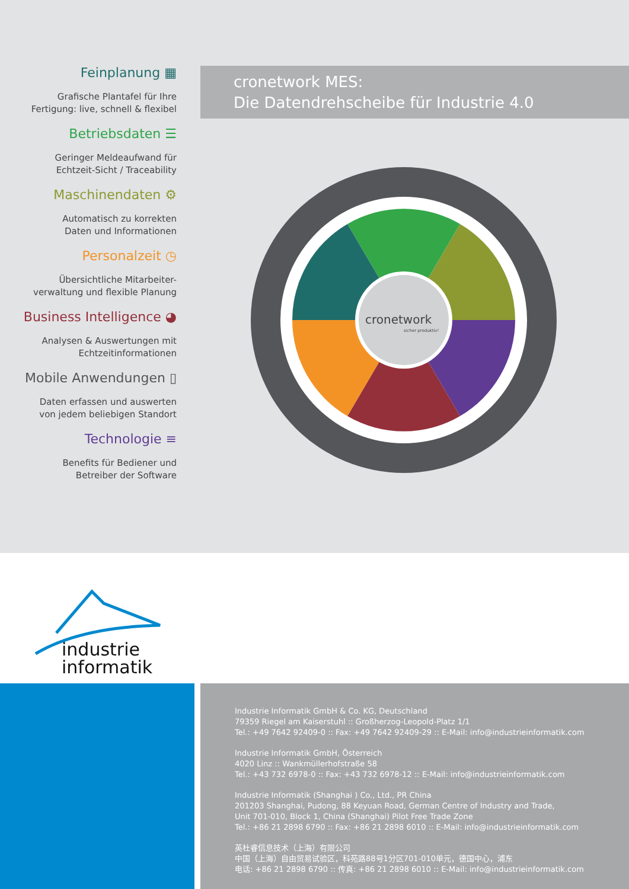Feinplanung ▦
Grafische Plantafel für Ihre
Fertigung: live, schnell & flexibel
Betriebsdaten ☰
Geringer Meldeaufwand für
Echtzeit-Sicht / Traceability
Maschinendaten ⚙
Automatisch zu korrekten
Daten und Informationen
Personalzeit ◷
Übersichtliche Mitarbeiter-
verwaltung und flexible Planung
Business Intelligence ◕
Analysen & Auswertungen mit
Echtzeitinformationen
Mobile Anwendungen ▯
Daten erfassen und auswerten
von jedem beliebigen Standort
Technologie ≡
Benefits für Bediener und
Betreiber der Software
cronetwork MES:
Die Datendrehscheibe für Industrie 4.0
cronetwork
sicher produktiv!
industrie
informatik
Industrie Informatik GmbH & Co. KG, Deutschland
79359 Riegel am Kaiserstuhl :: Großherzog-Leopold-Platz 1/1
Tel.: +49 7642 92409-0 :: Fax: +49 7642 92409-29 :: E-Mail: info@industrieinformatik.com
Industrie Informatik GmbH, Österreich
4020 Linz :: Wankmüllerhofstraße 58
Tel.: +43 732 6978-0 :: Fax: +43 732 6978-12 :: E-Mail: info@industrieinformatik.com
Industrie Informatik (Shanghai ) Co., Ltd., PR China
201203 Shanghai, Pudong, 88 Keyuan Road, German Centre of Industry and Trade,
Unit 701-010, Block 1, China (Shanghai) Pilot Free Trade Zone
Tel.: +86 21 2898 6790 :: Fax: +86 21 2898 6010 :: E-Mail: info@industrieinformatik.com
英杜睿信息技术（上海）有限公司
中国（上海）自由贸易试验区，科苑路88号1分区701-010单元，德国中心，浦东
电话: +86 21 2898 6790 :: 传真: +86 21 2898 6010 :: E-Mail: info@industrieinformatik.com